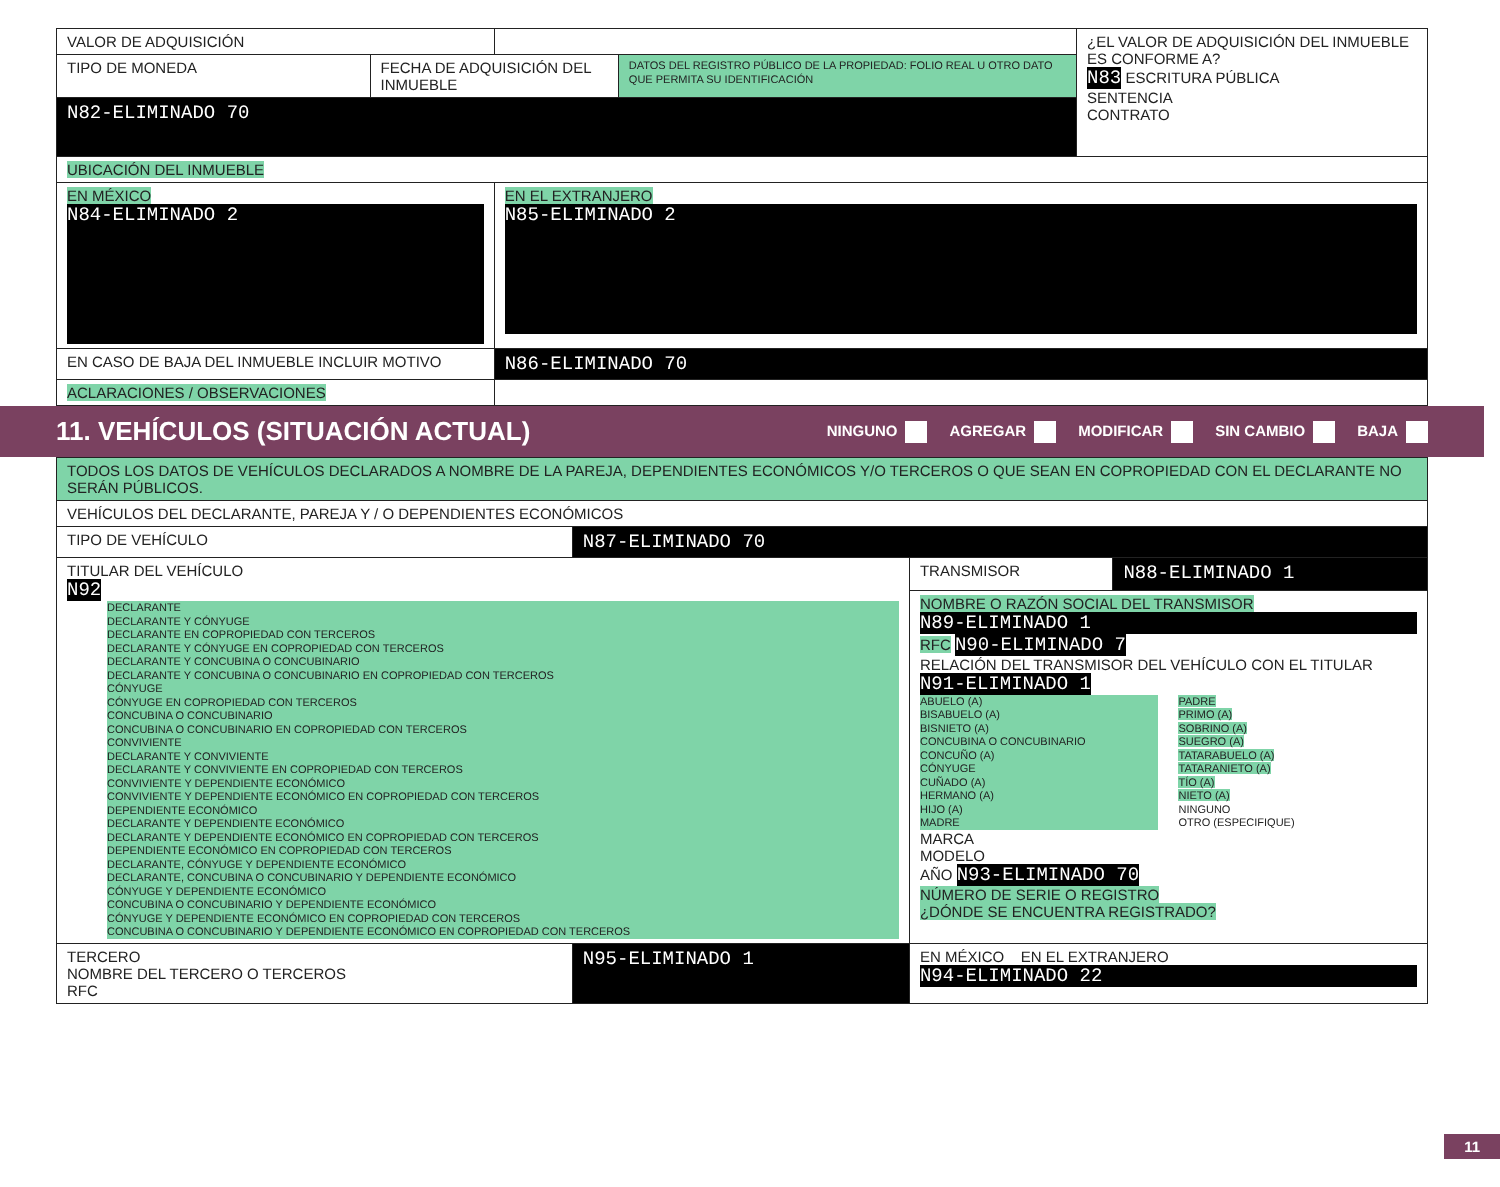| VALOR DE ADQUISICIÓN | | | | ¿EL VALOR DE ADQUISICIÓN DEL INMUEBLE ES CONFORME A? N83 ESCRITURA PÚBLICA SENTENCIA CONTRATO |
| TIPO DE MONEDA | FECHA DE ADQUISICIÓN DEL INMUEBLE | | DATOS DEL REGISTRO PÚBLICO DE LA PROPIEDAD: FOLIO REAL U OTRO DATO QUE PERMITA SU IDENTIFICACIÓN | |
| N82-ELIMINADO 70 | | | | |
| UBICACIÓN DEL INMUEBLE | | | | |
| EN MÉXICO N84-ELIMINADO 2 | | EN EL EXTRANJERO N85-ELIMINADO 2 | | |
| EN CASO DE BAJA DEL INMUEBLE INCLUIR MOTIVO | | N86-ELIMINADO 70 | | |
| ACLARACIONES / OBSERVACIONES | | | | |
11. VEHÍCULOS (SITUACIÓN ACTUAL)
NINGUNO AGREGAR MODIFICAR SIN CAMBIO BAJA
| TODOS LOS DATOS DE VEHÍCULOS DECLARADOS A NOMBRE DE LA PAREJA, DEPENDIENTES ECONÓMICOS Y/O TERCEROS O QUE SEAN EN COPROPIEDAD CON EL DECLARANTE NO SERÁN PÚBLICOS. | | | |
| VEHÍCULOS DEL DECLARANTE, PAREJA Y / O DEPENDIENTES ECONÓMICOS | | | |
| TIPO DE VEHÍCULO | N87-ELIMINADO 70 | | |
| TITULAR DEL VEHÍCULO N92 DECLARANTE DECLARANTE Y CÓNYUGE DECLARANTE EN COPROPIEDAD CON TERCEROS DECLARANTE Y CÓNYUGE EN COPROPIEDAD CON TERCEROS DECLARANTE Y CONCUBINA O CONCUBINARIO DECLARANTE Y CONCUBINA O CONCUBINARIO EN COPROPIEDAD CON TERCEROS CÓNYUGE CÓNYUGE EN COPROPIEDAD CON TERCEROS CONCUBINA O CONCUBINARIO CONCUBINA O CONCUBINARIO EN COPROPIEDAD CON TERCEROS CONVIVIENTE DECLARANTE Y CONVIVIENTE DECLARANTE Y CONVIVIENTE EN COPROPIEDAD CON TERCEROS CONVIVIENTE Y DEPENDIENTE ECONÓMICO CONVIVIENTE Y DEPENDIENTE ECONÓMICO EN COPROPIEDAD CON TERCEROS DEPENDIENTE ECONÓMICO DECLARANTE Y DEPENDIENTE ECONÓMICO DECLARANTE Y DEPENDIENTE ECONÓMICO EN COPROPIEDAD CON TERCEROS DEPENDIENTE ECONÓMICO EN COPROPIEDAD CON TERCEROS DECLARANTE, CÓNYUGE Y DEPENDIENTE ECONÓMICO DECLARANTE, CONCUBINA O CONCUBINARIO Y DEPENDIENTE ECONÓMICO CÓNYUGE Y DEPENDIENTE ECONÓMICO CONCUBINA O CONCUBINARIO Y DEPENDIENTE ECONÓMICO CÓNYUGE Y DEPENDIENTE ECONÓMICO EN COPROPIEDAD CON TERCEROS CONCUBINA O CONCUBINARIO Y DEPENDIENTE ECONÓMICO EN COPROPIEDAD CON TERCEROS | | TRANSMISOR | N88-ELIMINADO 1 |
| | | NOMBRE O RAZÓN SOCIAL DEL TRANSMISOR N89-ELIMINADO 1 RFC N90-ELIMINADO 7 RELACIÓN DEL TRANSMISOR DEL VEHÍCULO CON EL TITULAR N91-ELIMINADO 1 ABUELO (A) BISABUELO (A) BISNIETO (A) CONCUBINA O CONCUBINARIO CONCUÑO (A) CÓNYUGE CUÑADO (A) HERMANO (A) HIJO (A) MADRE PADRE PRIMO (A) SOBRINO (A) SUEGRO (A) TATARABUELO (A) TATARANIETO (A) TÍO (A) NIETO (A) NINGUNO OTRO (ESPECIFIQUE) MARCA MODELO AÑO N93-ELIMINADO 70 NÚMERO DE SERIE O REGISTRO ¿DÓNDE SE ENCUENTRA REGISTRADO? | |
| TERCERO NOMBRE DEL TERCERO O TERCEROS RFC | N95-ELIMINADO 1 | EN MÉXICO EN EL EXTRANJERO N94-ELIMINADO 22 | |
11